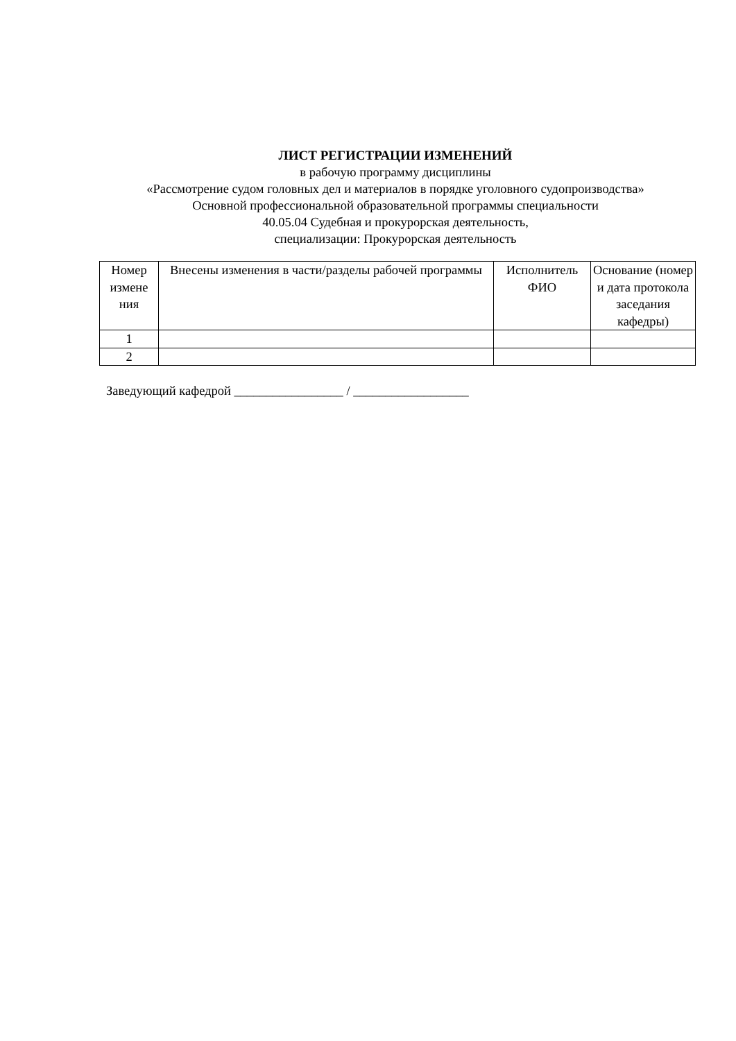ЛИСТ РЕГИСТРАЦИИ ИЗМЕНЕНИЙ
в рабочую программу дисциплины
«Рассмотрение судом головных дел и материалов в порядке уголовного судопроизводства»
Основной профессиональной образовательной программы специальности
40.05.04 Судебная и прокурорская деятельность,
специализации: Прокурорская деятельность
| Номер измене ния | Внесены изменения в части/разделы рабочей программы | Исполнитель ФИО | Основание (номер и дата протокола заседания кафедры) |
| --- | --- | --- | --- |
| 1 | | | |
| 2 | | | |
Заведующий кафедрой _________________ / __________________